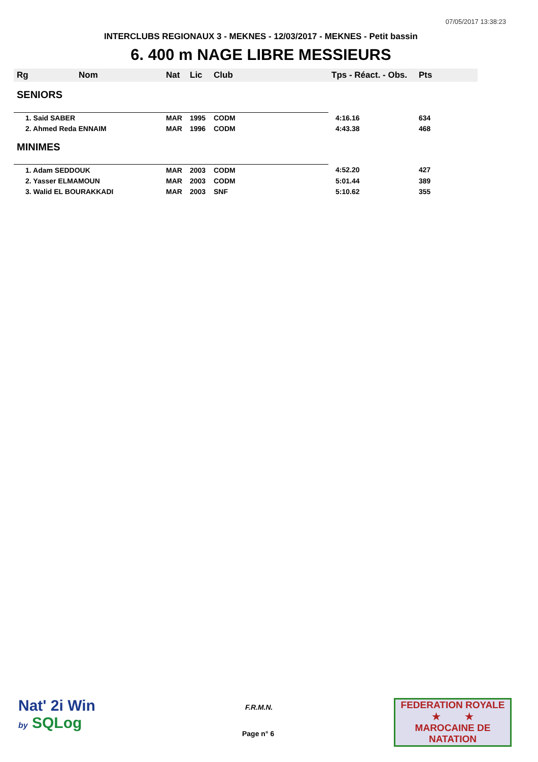07/05/2017 13:38:23
INTERCLUBS REGIONAUX 3 - MEKNES - 12/03/2017 - MEKNES - Petit bassin
6. 400 m NAGE LIBRE MESSIEURS
| Rg | Nom | Nat | Lic | Club | Tps - Réact. - Obs. | Pts |
| --- | --- | --- | --- | --- | --- | --- |
| SENIORS | | | | | | |
| 1. Said SABER | | MAR | 1995 | CODM | 4:16.16 | 634 |
| 2. Ahmed Reda ENNAIM | | MAR | 1996 | CODM | 4:43.38 | 468 |
| MINIMES | | | | | | |
| 1. Adam SEDDOUK | | MAR | 2003 | CODM | 4:52.20 | 427 |
| 2. Yasser ELMAMOUN | | MAR | 2003 | CODM | 5:01.44 | 389 |
| 3. Walid EL BOURAKKADI | | MAR | 2003 | SNF | 5:10.62 | 355 |
Nat' 2i Win
by SQLog
F.R.M.N.
Page n° 6
FEDERATION ROYALE
★ ★
MAROCAINE DE NATATION